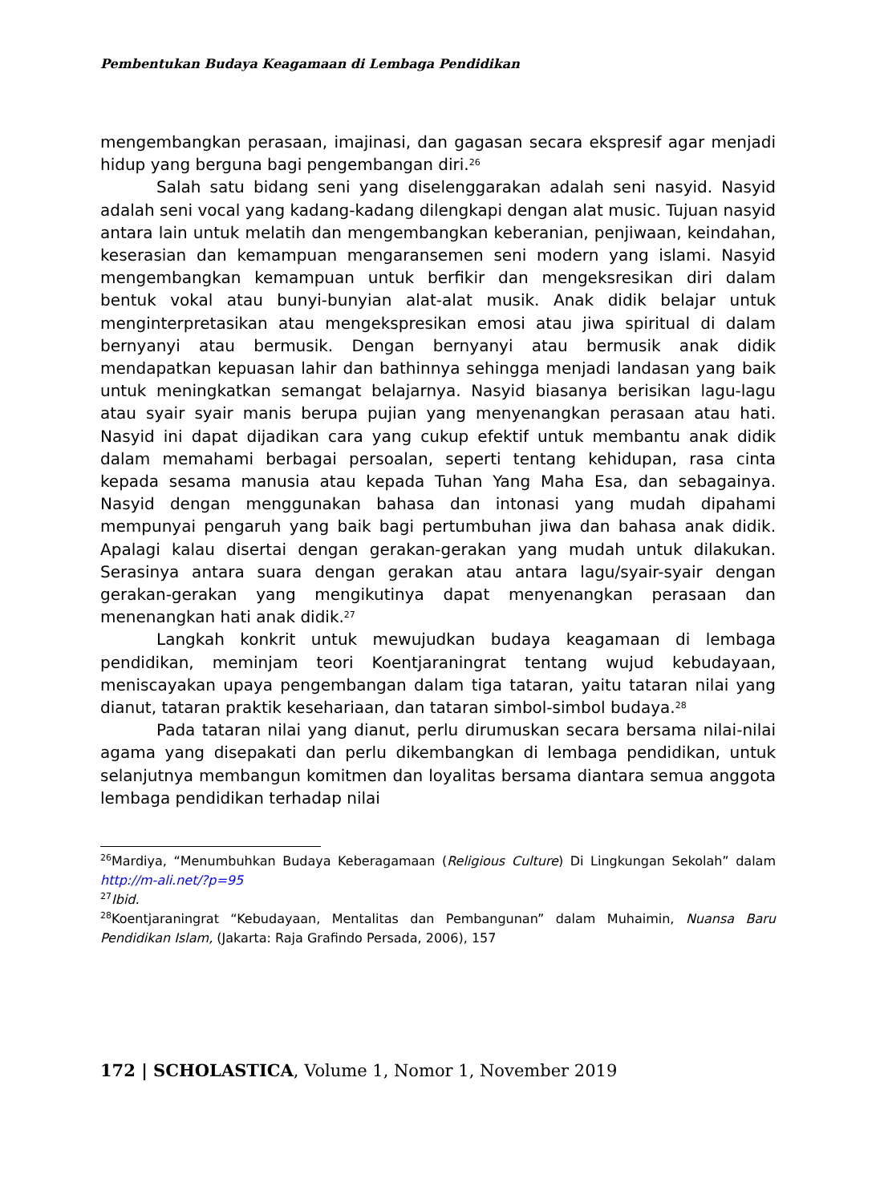Pembentukan Budaya Keagamaan di Lembaga Pendidikan
mengembangkan perasaan, imajinasi, dan gagasan secara ekspresif agar menjadi hidup yang berguna bagi pengembangan diri.<sup>26</sup>
Salah satu bidang seni yang diselenggarakan adalah seni nasyid. Nasyid adalah seni vocal yang kadang-kadang dilengkapi dengan alat music. Tujuan nasyid antara lain untuk melatih dan mengembangkan keberanian, penjiwaan, keindahan, keserasian dan kemampuan mengaransemen seni modern yang islami. Nasyid mengembangkan kemampuan untuk berfikir dan mengeksresikan diri dalam bentuk vokal atau bunyi-bunyian alat-alat musik. Anak didik belajar untuk menginterpretasikan atau mengekspresikan emosi atau jiwa spiritual di dalam bernyanyi atau bermusik. Dengan bernyanyi atau bermusik anak didik mendapatkan kepuasan lahir dan bathinnya sehingga menjadi landasan yang baik untuk meningkatkan semangat belajarnya. Nasyid biasanya berisikan lagu-lagu atau syair syair manis berupa pujian yang menyenangkan perasaan atau hati. Nasyid ini dapat dijadikan cara yang cukup efektif untuk membantu anak didik dalam memahami berbagai persoalan, seperti tentang kehidupan, rasa cinta kepada sesama manusia atau kepada Tuhan Yang Maha Esa, dan sebagainya. Nasyid dengan menggunakan bahasa dan intonasi yang mudah dipahami mempunyai pengaruh yang baik bagi pertumbuhan jiwa dan bahasa anak didik. Apalagi kalau disertai dengan gerakan-gerakan yang mudah untuk dilakukan. Serasinya antara suara dengan gerakan atau antara lagu/syair-syair dengan gerakan-gerakan yang mengikutinya dapat menyenangkan perasaan dan menenangkan hati anak didik.<sup>27</sup>
Langkah konkrit untuk mewujudkan budaya keagamaan di lembaga pendidikan, meminjam teori Koentjaraningrat tentang wujud kebudayaan, meniscayakan upaya pengembangan dalam tiga tataran, yaitu tataran nilai yang dianut, tataran praktik kesehariaan, dan tataran simbol-simbol budaya.<sup>28</sup>
Pada tataran nilai yang dianut, perlu dirumuskan secara bersama nilai-nilai agama yang disepakati dan perlu dikembangkan di lembaga pendidikan, untuk selanjutnya membangun komitmen dan loyalitas bersama diantara semua anggota lembaga pendidikan terhadap nilai
<sup>26</sup> Mardiya, “Menumbuhkan Budaya Keberagamaan (Religious Culture) Di Lingkungan Sekolah” dalam http://m-ali.net/?p=95
<sup>27</sup> Ibid.
<sup>28</sup> Koentjaraningrat “Kebudayaan, Mentalitas dan Pembangunan” dalam Muhaimin, Nuansa Baru Pendidikan Islam, (Jakarta: Raja Grafindo Persada, 2006), 157
172 | SCHOLASTICA, Volume 1, Nomor 1, November 2019